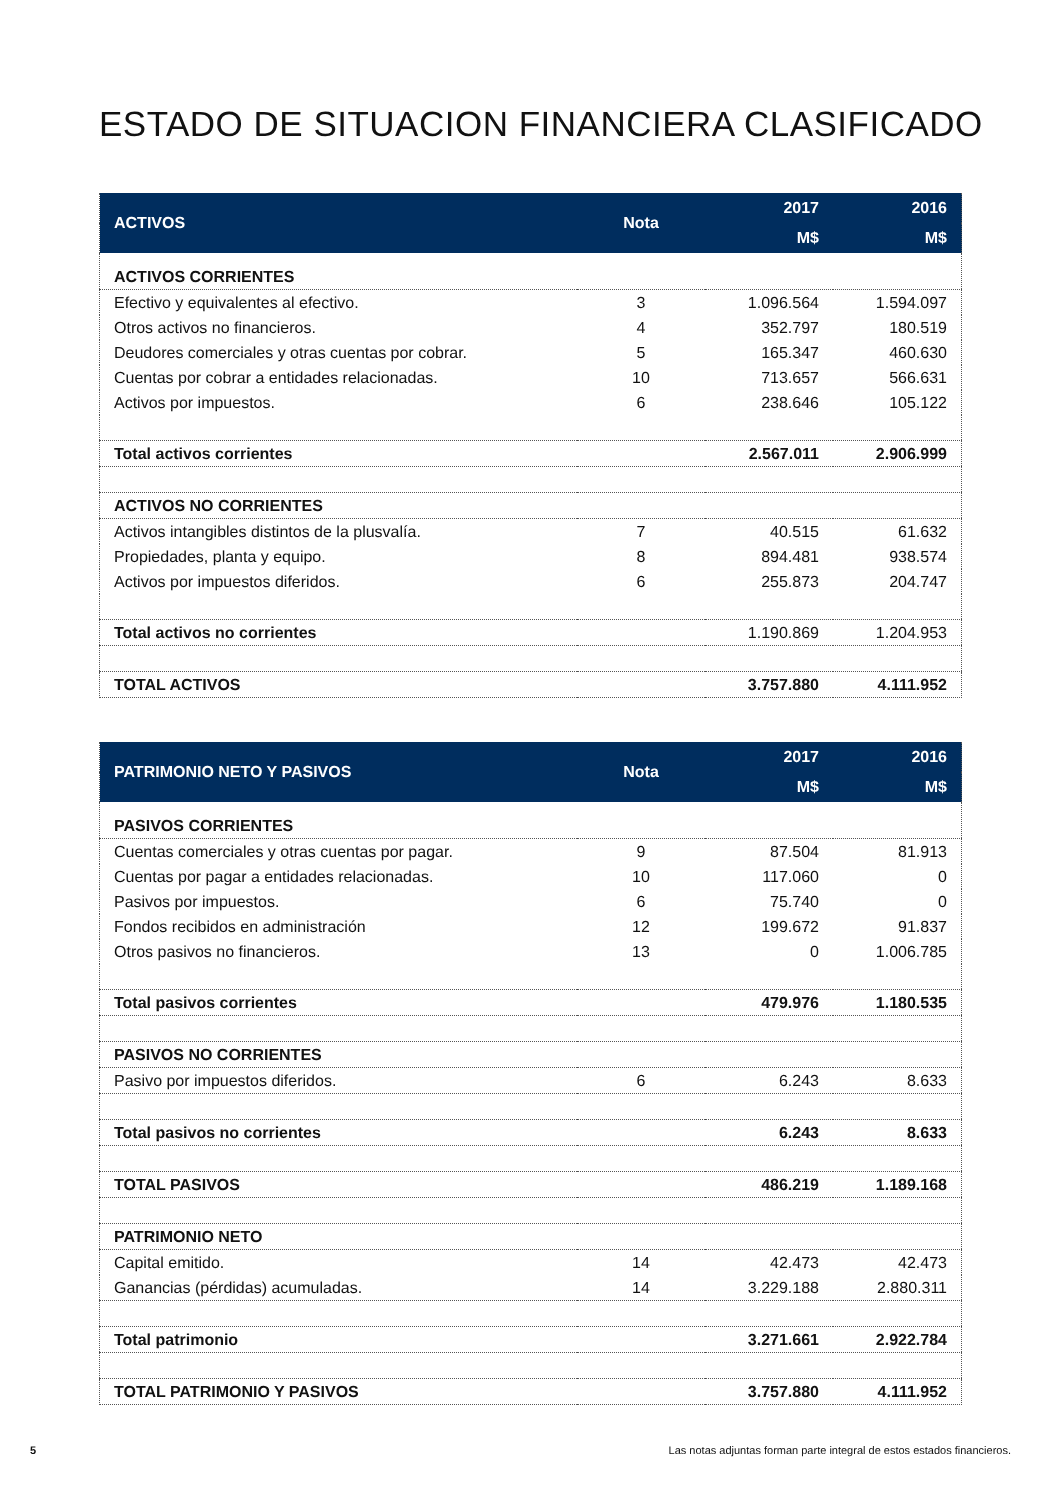ESTADO DE SITUACION FINANCIERA CLASIFICADO
| ACTIVOS | Nota | 2017 | 2016 |
| --- | --- | --- | --- |
| | | M$ | M$ |
| ACTIVOS CORRIENTES | | | |
| Efectivo y equivalentes al efectivo. | 3 | 1.096.564 | 1.594.097 |
| Otros activos no financieros. | 4 | 352.797 | 180.519 |
| Deudores comerciales y otras cuentas por cobrar. | 5 | 165.347 | 460.630 |
| Cuentas por cobrar a entidades relacionadas. | 10 | 713.657 | 566.631 |
| Activos por impuestos. | 6 | 238.646 | 105.122 |
| Total activos corrientes | | 2.567.011 | 2.906.999 |
| ACTIVOS NO CORRIENTES | | | |
| Activos intangibles distintos de la plusvalía. | 7 | 40.515 | 61.632 |
| Propiedades, planta y equipo. | 8 | 894.481 | 938.574 |
| Activos por impuestos diferidos. | 6 | 255.873 | 204.747 |
| Total activos no corrientes | | 1.190.869 | 1.204.953 |
| TOTAL ACTIVOS | | 3.757.880 | 4.111.952 |
| PATRIMONIO NETO Y PASIVOS | Nota | 2017 | 2016 |
| --- | --- | --- | --- |
| | | M$ | M$ |
| PASIVOS CORRIENTES | | | |
| Cuentas comerciales y otras cuentas por pagar. | 9 | 87.504 | 81.913 |
| Cuentas por pagar a entidades relacionadas. | 10 | 117.060 | 0 |
| Pasivos por impuestos. | 6 | 75.740 | 0 |
| Fondos recibidos en administración | 12 | 199.672 | 91.837 |
| Otros pasivos no financieros. | 13 | 0 | 1.006.785 |
| Total pasivos corrientes | | 479.976 | 1.180.535 |
| PASIVOS NO CORRIENTES | | | |
| Pasivo por impuestos diferidos. | 6 | 6.243 | 8.633 |
| Total pasivos no corrientes | | 6.243 | 8.633 |
| TOTAL PASIVOS | | 486.219 | 1.189.168 |
| PATRIMONIO NETO | | | |
| Capital emitido. | 14 | 42.473 | 42.473 |
| Ganancias (pérdidas) acumuladas. | 14 | 3.229.188 | 2.880.311 |
| Total patrimonio | | 3.271.661 | 2.922.784 |
| TOTAL PATRIMONIO Y PASIVOS | | 3.757.880 | 4.111.952 |
5 Las notas adjuntas forman parte integral de estos estados financieros.